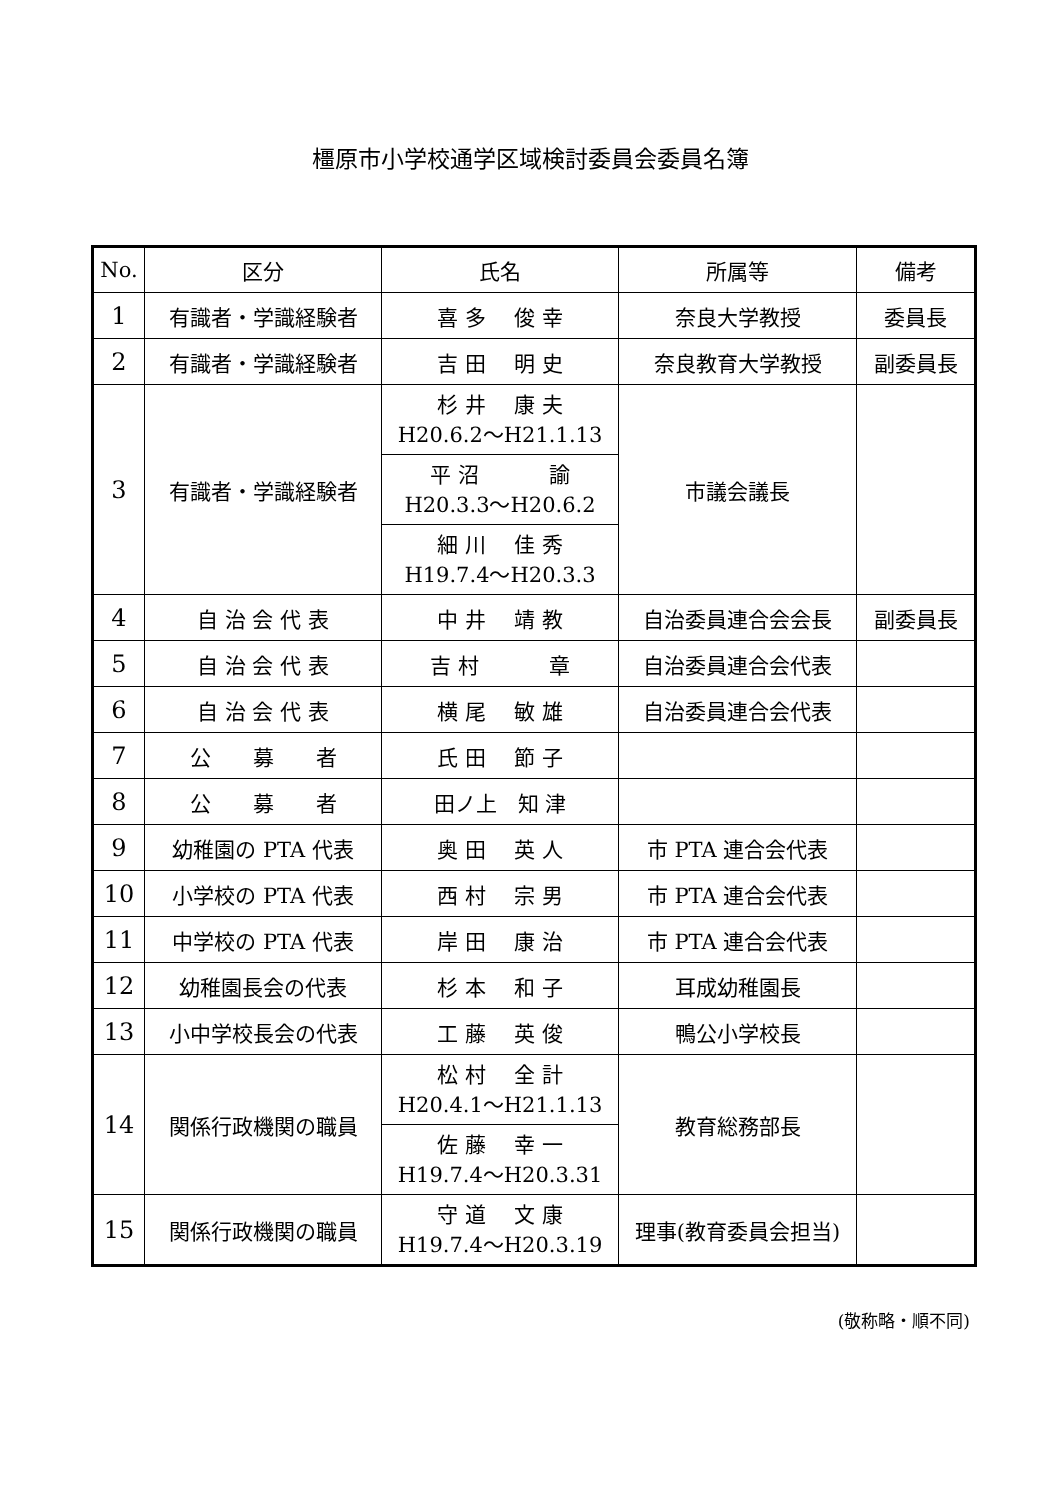橿原市小学校通学区域検討委員会委員名簿
| No. | 区分 | 氏名 | 所属等 | 備考 |
| --- | --- | --- | --- | --- |
| 1 | 有識者・学識経験者 | 喜 多 俊 幸 | 奈良大学教授 | 委員長 |
| 2 | 有識者・学識経験者 | 吉 田 明 史 | 奈良教育大学教授 | 副委員長 |
| 3 | 有識者・学識経験者 | 杉 井 康 夫 H20.6.2～H21.1.13 | 市議会議長 | |
| | | 平 沼 諭 H20.3.3～H20.6.2 | | |
| | | 細 川 佳 秀 H19.7.4～H20.3.3 | | |
| 4 | 自 治 会 代 表 | 中 井 靖 教 | 自治委員連合会会長 | 副委員長 |
| 5 | 自 治 会 代 表 | 吉 村 章 | 自治委員連合会代表 | |
| 6 | 自 治 会 代 表 | 横 尾 敏 雄 | 自治委員連合会代表 | |
| 7 | 公 募 者 | 氏 田 節 子 | | |
| 8 | 公 募 者 | 田ノ上 知 津 | | |
| 9 | 幼稚園の PTA 代表 | 奥 田 英 人 | 市 PTA 連合会代表 | |
| 10 | 小学校の PTA 代表 | 西 村 宗 男 | 市 PTA 連合会代表 | |
| 11 | 中学校の PTA 代表 | 岸 田 康 治 | 市 PTA 連合会代表 | |
| 12 | 幼稚園長会の代表 | 杉 本 和 子 | 耳成幼稚園長 | |
| 13 | 小中学校長会の代表 | 工 藤 英 俊 | 鴨公小学校長 | |
| 14 | 関係行政機関の職員 | 松 村 全 計 H20.4.1～H21.1.13 | 教育総務部長 | |
| | | 佐 藤 幸 一 H19.7.4～H20.3.31 | | |
| 15 | 関係行政機関の職員 | 守 道 文 康 H19.7.4～H20.3.19 | 理事(教育委員会担当) | |
(敬称略・順不同)